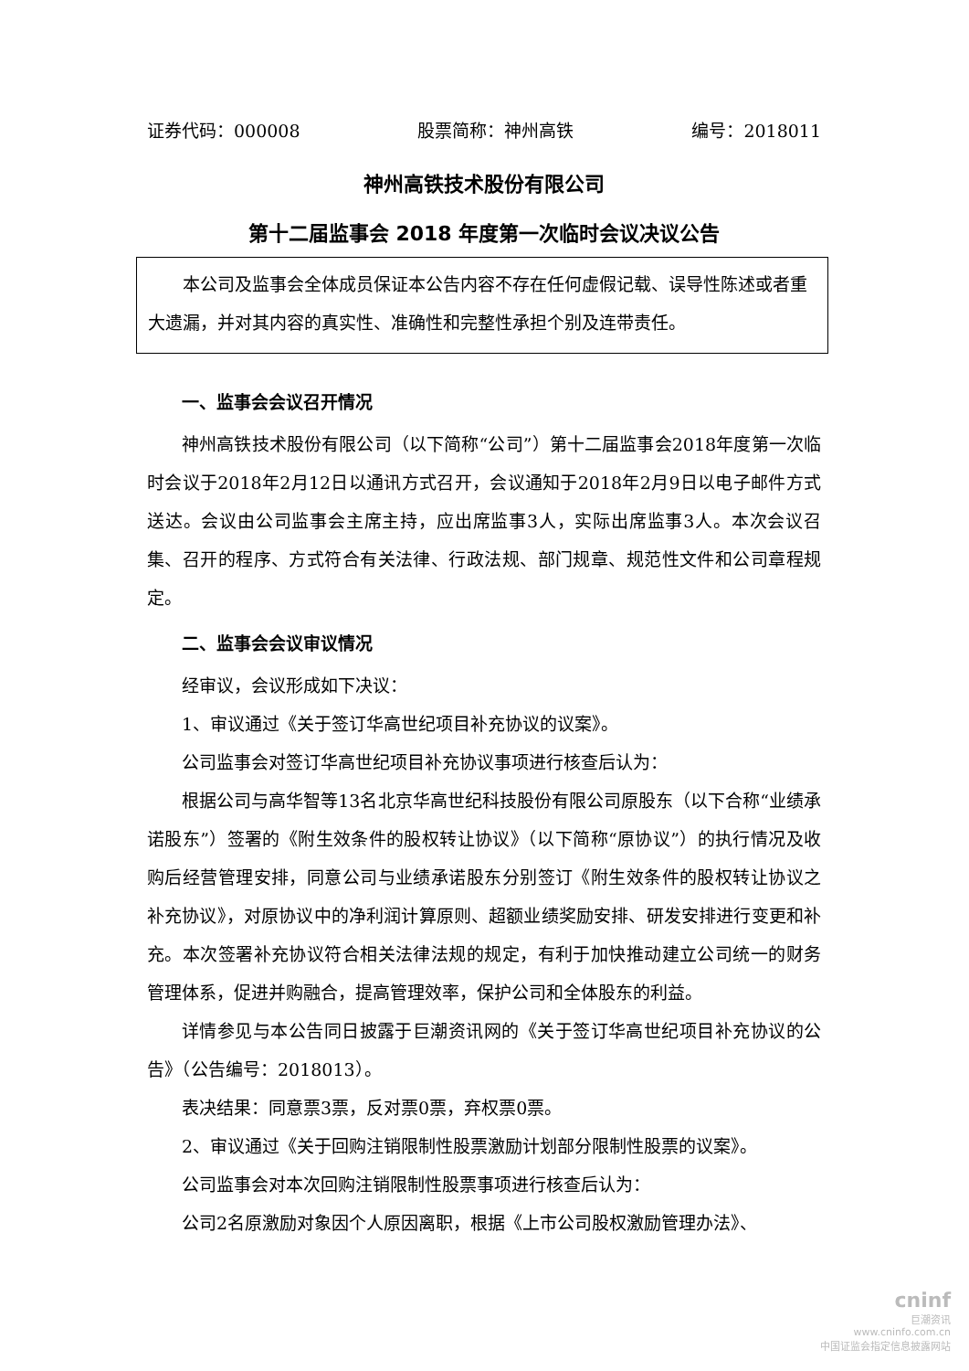证券代码：000008 股票简称：神州高铁 编号：2018011
神州高铁技术股份有限公司
第十二届监事会 2018 年度第一次临时会议决议公告
　　本公司及监事会全体成员保证本公告内容不存在任何虚假记载、误导性陈述或者重大遗漏，并对其内容的真实性、准确性和完整性承担个别及连带责任。
一、监事会会议召开情况
神州高铁技术股份有限公司（以下简称“公司”）第十二届监事会2018年度第一次临时会议于2018年2月12日以通讯方式召开，会议通知于2018年2月9日以电子邮件方式送达。会议由公司监事会主席主持，应出席监事3人，实际出席监事3人。本次会议召集、召开的程序、方式符合有关法律、行政法规、部门规章、规范性文件和公司章程规定。
二、监事会会议审议情况
经审议，会议形成如下决议：
1、审议通过《关于签订华高世纪项目补充协议的议案》。
公司监事会对签订华高世纪项目补充协议事项进行核查后认为：
根据公司与高华智等13名北京华高世纪科技股份有限公司原股东（以下合称“业绩承诺股东”）签署的《附生效条件的股权转让协议》（以下简称“原协议”）的执行情况及收购后经营管理安排，同意公司与业绩承诺股东分别签订《附生效条件的股权转让协议之补充协议》，对原协议中的净利润计算原则、超额业绩奖励安排、研发安排进行变更和补充。本次签署补充协议符合相关法律法规的规定，有利于加快推动建立公司统一的财务管理体系，促进并购融合，提高管理效率，保护公司和全体股东的利益。
详情参见与本公告同日披露于巨潮资讯网的《关于签订华高世纪项目补充协议的公告》（公告编号：2018013）。
表决结果：同意票3票，反对票0票，弃权票0票。
2、审议通过《关于回购注销限制性股票激励计划部分限制性股票的议案》。
公司监事会对本次回购注销限制性股票事项进行核查后认为：
公司2名原激励对象因个人原因离职，根据《上市公司股权激励管理办法》、
cninf
巨潮资讯
www.cninfo.com.cn
中国证监会指定信息披露网站